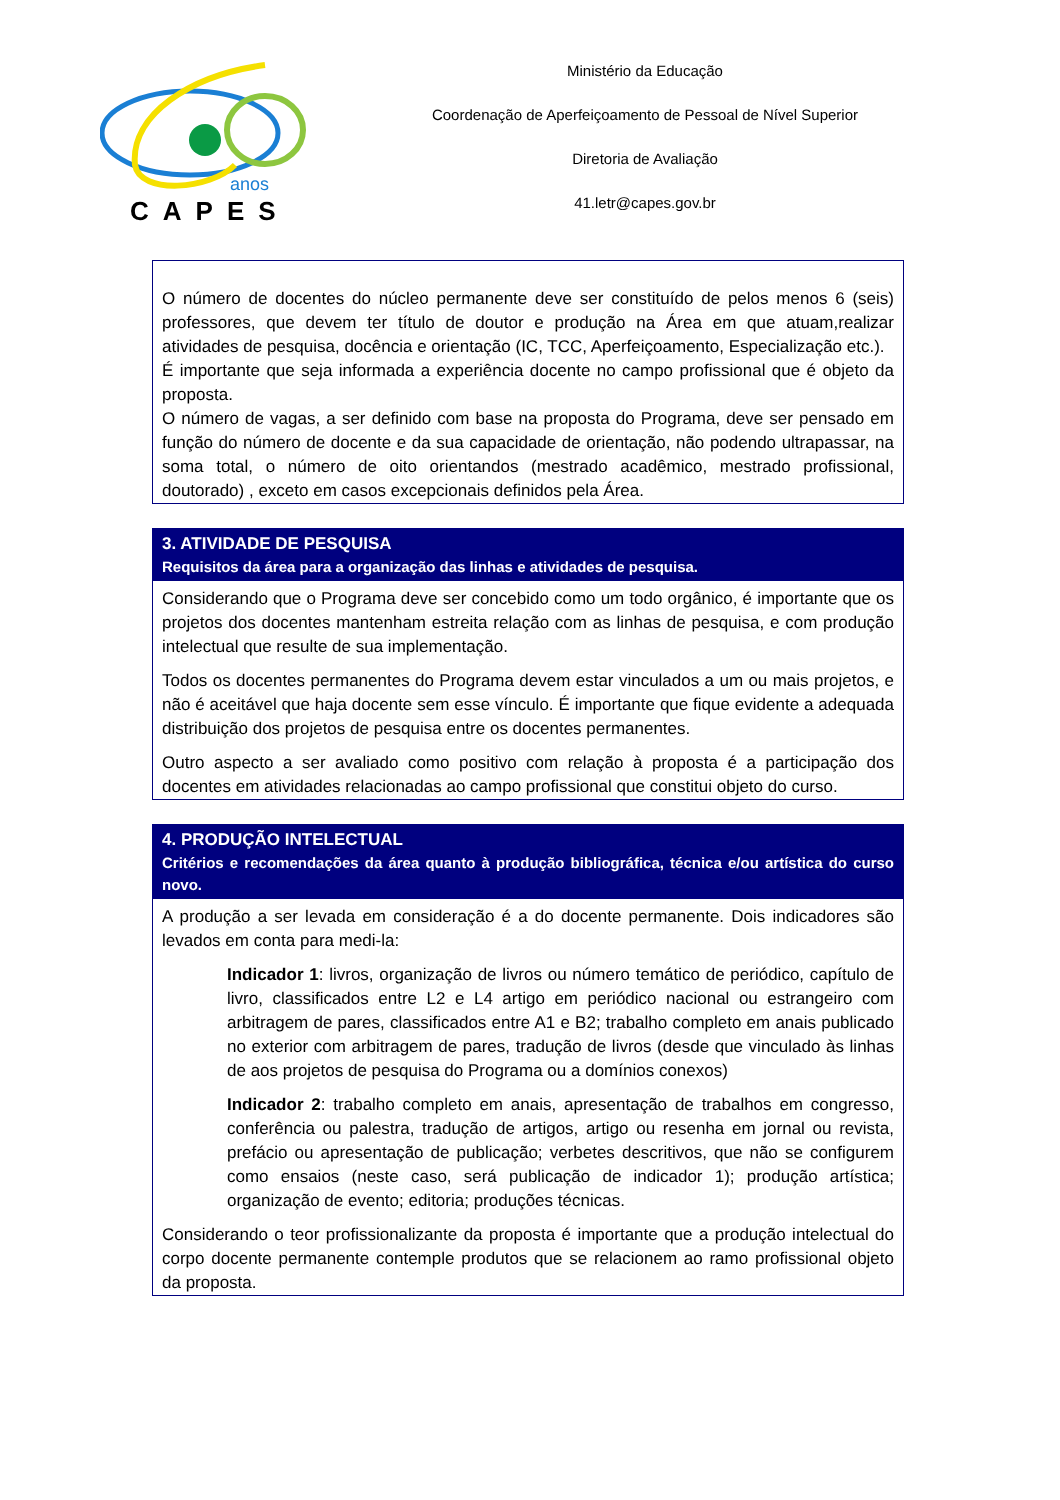anos
CAPES
Ministério da Educação
Coordenação de Aperfeiçoamento de Pessoal de Nível Superior
Diretoria de Avaliação
41.letr@capes.gov.br
O número de docentes do núcleo permanente deve ser constituído de pelos menos 6 (seis) professores, que devem ter título de doutor e produção na Área em que atuam,realizar atividades de pesquisa, docência e orientação (IC, TCC, Aperfeiçoamento, Especialização etc.).
É importante que seja informada a experiência docente no campo profissional que é objeto da proposta.
O número de vagas, a ser definido com base na proposta do Programa, deve ser pensado em função do número de docente e da sua capacidade de orientação, não podendo ultrapassar, na soma total, o número de oito orientandos (mestrado acadêmico, mestrado profissional, doutorado) , exceto em casos excepcionais definidos pela Área.
3. ATIVIDADE DE PESQUISA
Requisitos da área para a organização das linhas e atividades de pesquisa.
Considerando que o Programa deve ser concebido como um todo orgânico, é importante que os projetos dos docentes mantenham estreita relação com as linhas de pesquisa, e com produção intelectual que resulte de sua implementação.
Todos os docentes permanentes do Programa devem estar vinculados a um ou mais projetos, e não é aceitável que haja docente sem esse vínculo. É importante que fique evidente a adequada distribuição dos projetos de pesquisa entre os docentes permanentes.
Outro aspecto a ser avaliado como positivo com relação à proposta é a participação dos docentes em atividades relacionadas ao campo profissional que constitui objeto do curso.
4. PRODUÇÃO INTELECTUAL
Critérios e recomendações da área quanto à produção bibliográfica, técnica e/ou artística do curso novo.
A produção a ser levada em consideração é a do docente permanente. Dois indicadores são levados em conta para medi-la:
Indicador 1: livros, organização de livros ou número temático de periódico, capítulo de livro, classificados entre L2 e L4 artigo em periódico nacional ou estrangeiro com arbitragem de pares, classificados entre A1 e B2; trabalho completo em anais publicado no exterior com arbitragem de pares, tradução de livros (desde que vinculado às linhas de aos projetos de pesquisa do Programa ou a domínios conexos)
Indicador 2: trabalho completo em anais, apresentação de trabalhos em congresso, conferência ou palestra, tradução de artigos, artigo ou resenha em jornal ou revista, prefácio ou apresentação de publicação; verbetes descritivos, que não se configurem como ensaios (neste caso, será publicação de indicador 1); produção artística; organização de evento; editoria; produções técnicas.
Considerando o teor profissionalizante da proposta é importante que a produção intelectual do corpo docente permanente contemple produtos que se relacionem ao ramo profissional objeto da proposta.